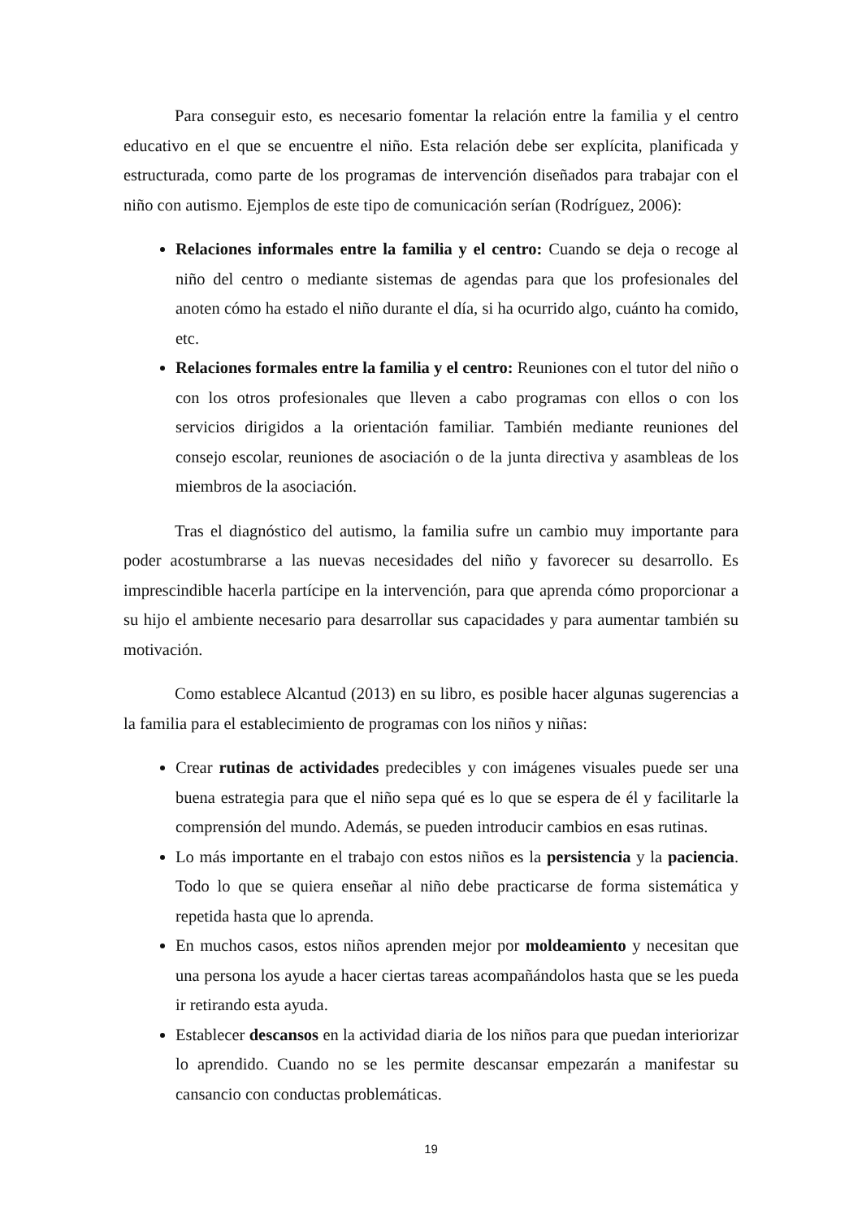Para conseguir esto, es necesario fomentar la relación entre la familia y el centro educativo en el que se encuentre el niño. Esta relación debe ser explícita, planificada y estructurada, como parte de los programas de intervención diseñados para trabajar con el niño con autismo. Ejemplos de este tipo de comunicación serían (Rodríguez, 2006):
Relaciones informales entre la familia y el centro: Cuando se deja o recoge al niño del centro o mediante sistemas de agendas para que los profesionales del anoten cómo ha estado el niño durante el día, si ha ocurrido algo, cuánto ha comido, etc.
Relaciones formales entre la familia y el centro: Reuniones con el tutor del niño o con los otros profesionales que lleven a cabo programas con ellos o con los servicios dirigidos a la orientación familiar. También mediante reuniones del consejo escolar, reuniones de asociación o de la junta directiva y asambleas de los miembros de la asociación.
Tras el diagnóstico del autismo, la familia sufre un cambio muy importante para poder acostumbrarse a las nuevas necesidades del niño y favorecer su desarrollo. Es imprescindible hacerla partícipe en la intervención, para que aprenda cómo proporcionar a su hijo el ambiente necesario para desarrollar sus capacidades y para aumentar también su motivación.
Como establece Alcantud (2013) en su libro, es posible hacer algunas sugerencias a la familia para el establecimiento de programas con los niños y niñas:
Crear rutinas de actividades predecibles y con imágenes visuales puede ser una buena estrategia para que el niño sepa qué es lo que se espera de él y facilitarle la comprensión del mundo. Además, se pueden introducir cambios en esas rutinas.
Lo más importante en el trabajo con estos niños es la persistencia y la paciencia. Todo lo que se quiera enseñar al niño debe practicarse de forma sistemática y repetida hasta que lo aprenda.
En muchos casos, estos niños aprenden mejor por moldeamiento y necesitan que una persona los ayude a hacer ciertas tareas acompañándolos hasta que se les pueda ir retirando esta ayuda.
Establecer descansos en la actividad diaria de los niños para que puedan interiorizar lo aprendido. Cuando no se les permite descansar empezarán a manifestar su cansancio con conductas problemáticas.
19